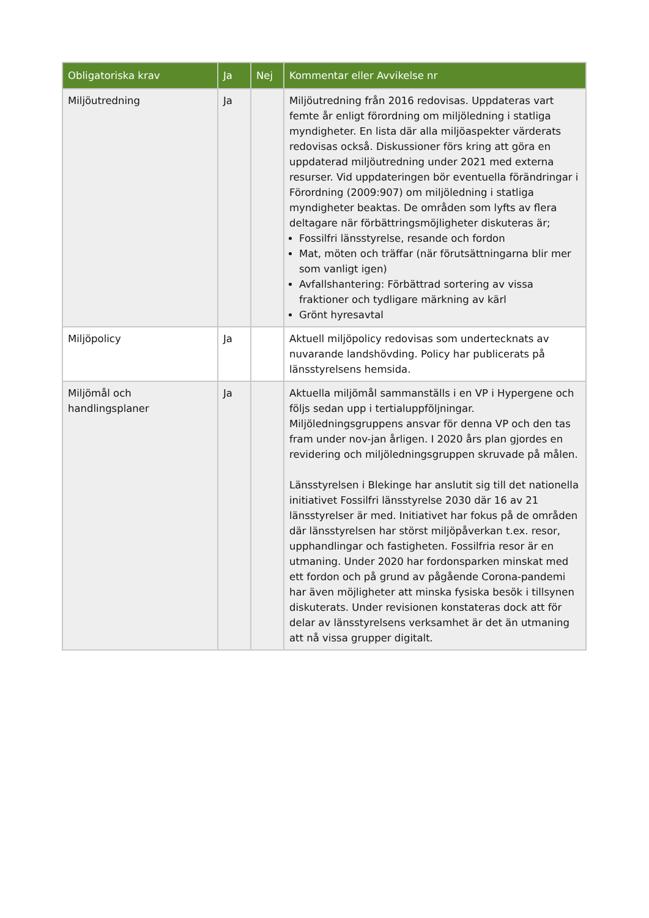| Obligatoriska krav | Ja | Nej | Kommentar eller Avvikelse nr |
| --- | --- | --- | --- |
| Miljöutredning | Ja | | Miljöutredning från 2016 redovisas. Uppdateras vart femte år enligt förordning om miljöledning i statliga myndigheter. En lista där alla miljöaspekter värderats redovisas också. Diskussioner förs kring att göra en uppdaterad miljöutredning under 2021 med externa resurser. Vid uppdateringen bör eventuella förändringar i Förordning (2009:907) om miljöledning i statliga myndigheter beaktas. De områden som lyfts av flera deltagare när förbättringsmöjligheter diskuteras är; Fossilfri länsstyrelse, resande och fordon Mat, möten och träffar (när förutsättningarna blir mer som vanligt igen) Avfallshantering: Förbättrad sortering av vissa fraktioner och tydligare märkning av kärl Grönt hyresavtal |
| Miljöpolicy | Ja | | Aktuell miljöpolicy redovisas som undertecknats av nuvarande landshövding. Policy har publicerats på länsstyrelsens hemsida. |
| Miljömål och handlingsplaner | Ja | | Aktuella miljömål sammanställs i en VP i Hypergene och följs sedan upp i tertialuppföljningar. Miljöledningsgruppens ansvar för denna VP och den tas fram under nov-jan årligen. I 2020 års plan gjordes en revidering och miljöledningsgruppen skruvade på målen. Länsstyrelsen i Blekinge har anslutit sig till det nationella initiativet Fossilfri länsstyrelse 2030 där 16 av 21 länsstyrelser är med. Initiativet har fokus på de områden där länsstyrelsen har störst miljöpåverkan t.ex. resor, upphandlingar och fastigheten. Fossilfria resor är en utmaning. Under 2020 har fordonsparken minskat med ett fordon och på grund av pågående Corona-pandemi har även möjligheter att minska fysiska besök i tillsynen diskuterats. Under revisionen konstateras dock att för delar av länsstyrelsens verksamhet är det än utmaning att nå vissa grupper digitalt. |